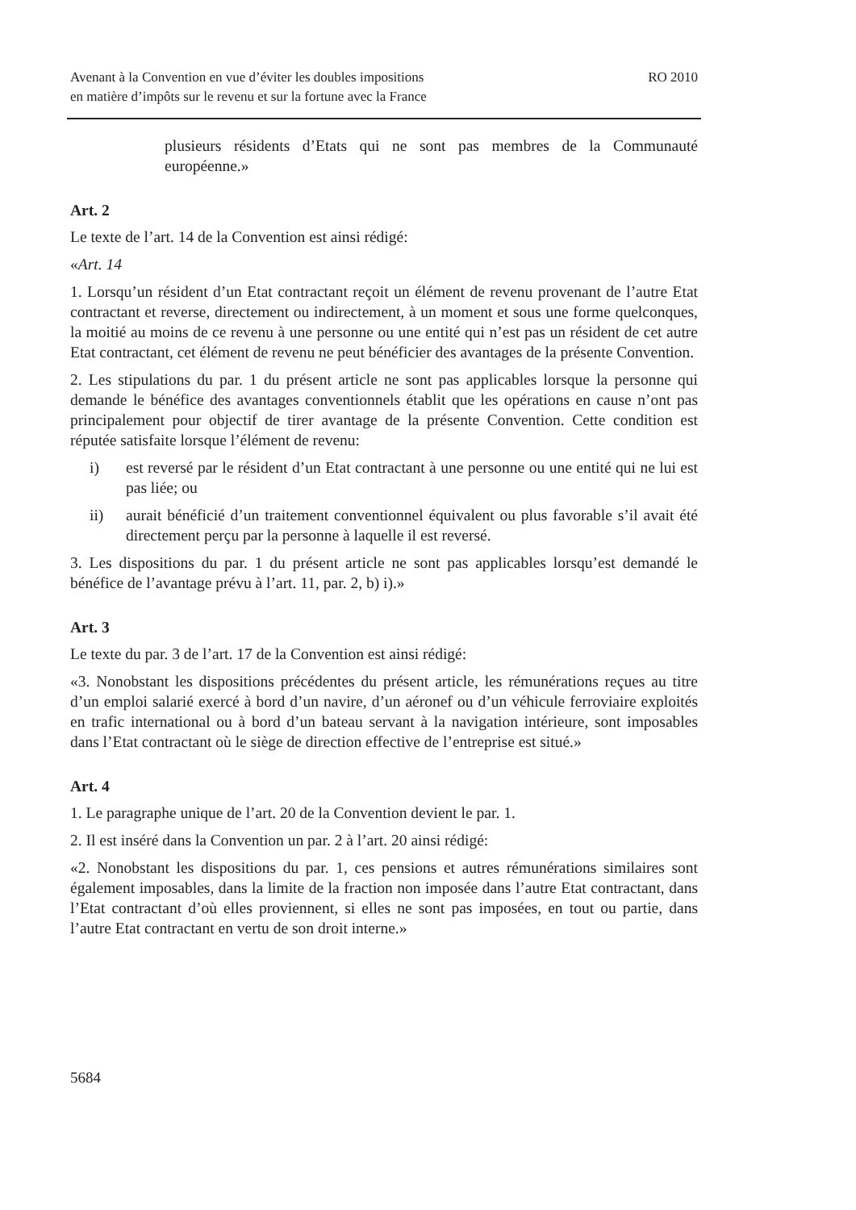Avenant à la Convention en vue d’éviter les doubles impositions
en matière d’impôts sur le revenu et sur la fortune avec la France
RO 2010
plusieurs résidents d’Etats qui ne sont pas membres de la Communauté européenne.»
Art. 2
Le texte de l’art. 14 de la Convention est ainsi rédigé:
«Art. 14
1. Lorsqu’un résident d’un Etat contractant reçoit un élément de revenu provenant de l’autre Etat contractant et reverse, directement ou indirectement, à un moment et sous une forme quelconques, la moitié au moins de ce revenu à une personne ou une entité qui n’est pas un résident de cet autre Etat contractant, cet élément de revenu ne peut bénéficier des avantages de la présente Convention.
2. Les stipulations du par. 1 du présent article ne sont pas applicables lorsque la personne qui demande le bénéfice des avantages conventionnels établit que les opérations en cause n’ont pas principalement pour objectif de tirer avantage de la présente Convention. Cette condition est réputée satisfaite lorsque l’élément de revenu:
i) est reversé par le résident d’un Etat contractant à une personne ou une entité qui ne lui est pas liée; ou
ii) aurait bénéficié d’un traitement conventionnel équivalent ou plus favorable s’il avait été directement perçu par la personne à laquelle il est reversé.
3. Les dispositions du par. 1 du présent article ne sont pas applicables lorsqu’est demandé le bénéfice de l’avantage prévu à l’art. 11, par. 2, b) i).»
Art. 3
Le texte du par. 3 de l’art. 17 de la Convention est ainsi rédigé:
«3. Nonobstant les dispositions précédentes du présent article, les rémunérations reçues au titre d’un emploi salarié exercé à bord d’un navire, d’un aéronef ou d’un véhicule ferroviaire exploités en trafic international ou à bord d’un bateau servant à la navigation intérieure, sont imposables dans l’Etat contractant où le siège de direction effective de l’entreprise est situé.»
Art. 4
1. Le paragraphe unique de l’art. 20 de la Convention devient le par. 1.
2. Il est inséré dans la Convention un par. 2 à l’art. 20 ainsi rédigé:
«2. Nonobstant les dispositions du par. 1, ces pensions et autres rémunérations similaires sont également imposables, dans la limite de la fraction non imposée dans l’autre Etat contractant, dans l’Etat contractant d’où elles proviennent, si elles ne sont pas imposées, en tout ou partie, dans l’autre Etat contractant en vertu de son droit interne.»
5684